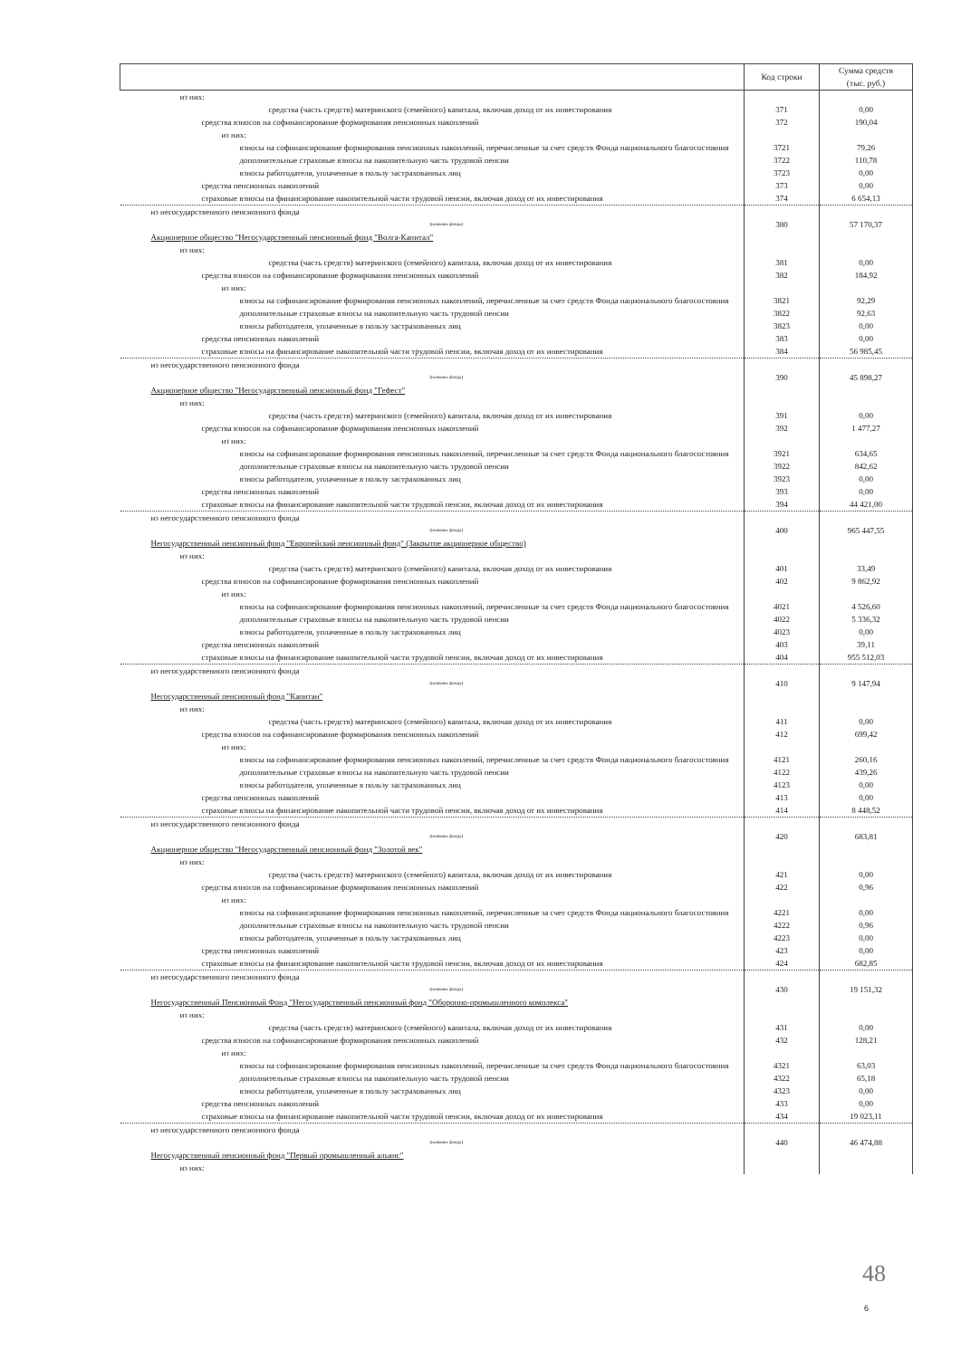| | Код строки | Сумма средств (тыс. руб.) |
| --- | --- | --- |
| из них: | | |
| средства (часть средств) материнского (семейного) капитала, включая доход от их инвестирования | 371 | 0,00 |
| средства взносов на софинансирование формирования пенсионных накоплений | 372 | 190,04 |
| из них: | | |
| взносы на софинансирование формирования пенсионных накоплений, перечисленные за счет средств Фонда национального благосостояния | 3721 | 79,26 |
| дополнительные страховые взносы на накопительную часть трудовой пенсии | 3722 | 110,78 |
| взносы работодателя, уплаченные в пользу застрахованных лиц | 3723 | 0,00 |
| средства пенсионных накоплений | 373 | 0,00 |
| страховые взносы на финансирование накопительной части трудовой пенсии, включая доход от их инвестирования | 374 | 6 654,13 |
| из негосударственного пенсионного фонда (название фонда) | 380 | 57 170,37 |
| Акционерное общество "Негосударственный пенсионный фонд "Волга-Капитал" | | |
| из них: | | |
| средства (часть средств) материнского (семейного) капитала, включая доход от их инвестирования | 381 | 0,00 |
| средства взносов на софинансирование формирования пенсионных накоплений | 382 | 184,92 |
| из них: | | |
| взносы на софинансирование формирования пенсионных накоплений, перечисленные за счет средств Фонда национального благосостояния | 3821 | 92,29 |
| дополнительные страховые взносы на накопительную часть трудовой пенсии | 3822 | 92,63 |
| взносы работодателя, уплаченные в пользу застрахованных лиц | 3823 | 0,00 |
| средства пенсионных накоплений | 383 | 0,00 |
| страховые взносы на финансирование накопительной части трудовой пенсии, включая доход от их инвестирования | 384 | 56 985,45 |
| из негосударственного пенсионного фонда (название фонда) | 390 | 45 898,27 |
| Акционерное общество "Негосударственный пенсионный фонд "Гефест" | | |
| из них: | | |
| средства (часть средств) материнского (семейного) капитала, включая доход от их инвестирования | 391 | 0,00 |
| средства взносов на софинансирование формирования пенсионных накоплений | 392 | 1 477,27 |
| из них: | | |
| взносы на софинансирование формирования пенсионных накоплений, перечисленные за счет средств Фонда национального благосостояния | 3921 | 634,65 |
| дополнительные страховые взносы на накопительную часть трудовой пенсии | 3922 | 842,62 |
| взносы работодателя, уплаченные в пользу застрахованных лиц | 3923 | 0,00 |
| средства пенсионных накоплений | 393 | 0,00 |
| страховые взносы на финансирование накопительной части трудовой пенсии, включая доход от их инвестирования | 394 | 44 421,00 |
| из негосударственного пенсионного фонда (название фонда) | 400 | 965 447,55 |
| Негосударственный пенсионный фонд "Европейский пенсионный фонд" (Закрытое акционерное общество) | | |
| из них: | | |
| средства (часть средств) материнского (семейного) капитала, включая доход от их инвестирования | 401 | 33,49 |
| средства взносов на софинансирование формирования пенсионных накоплений | 402 | 9 862,92 |
| из них: | | |
| взносы на софинансирование формирования пенсионных накоплений, перечисленные за счет средств Фонда национального благосостояния | 4021 | 4 526,60 |
| дополнительные страховые взносы на накопительную часть трудовой пенсии | 4022 | 5 336,32 |
| взносы работодателя, уплаченные в пользу застрахованных лиц | 4023 | 0,00 |
| средства пенсионных накоплений | 403 | 39,11 |
| страховые взносы на финансирование накопительной части трудовой пенсии, включая доход от их инвестирования | 404 | 955 512,03 |
| из негосударственного пенсионного фонда (название фонда) | 410 | 9 147,94 |
| Негосударственный пенсионный фонд "Капитан" | | |
| из них: | | |
| средства (часть средств) материнского (семейного) капитала, включая доход от их инвестирования | 411 | 0,00 |
| средства взносов на софинансирование формирования пенсионных накоплений | 412 | 699,42 |
| из них: | | |
| взносы на софинансирование формирования пенсионных накоплений, перечисленные за счет средств Фонда национального благосостояния | 4121 | 260,16 |
| дополнительные страховые взносы на накопительную часть трудовой пенсии | 4122 | 439,26 |
| взносы работодателя, уплаченные в пользу застрахованных лиц | 4123 | 0,00 |
| средства пенсионных накоплений | 413 | 0,00 |
| страховые взносы на финансирование накопительной части трудовой пенсии, включая доход от их инвестирования | 414 | 8 448,52 |
| из негосударственного пенсионного фонда (название фонда) | 420 | 683,81 |
| Акционерное общество "Негосударственный пенсионный фонд "Золотой век" | | |
| из них: | | |
| средства (часть средств) материнского (семейного) капитала, включая доход от их инвестирования | 421 | 0,00 |
| средства взносов на софинансирование формирования пенсионных накоплений | 422 | 0,96 |
| из них: | | |
| взносы на софинансирование формирования пенсионных накоплений, перечисленные за счет средств Фонда национального благосостояния | 4221 | 0,00 |
| дополнительные страховые взносы на накопительную часть трудовой пенсии | 4222 | 0,96 |
| взносы работодателя, уплаченные в пользу застрахованных лиц | 4223 | 0,00 |
| средства пенсионных накоплений | 423 | 0,00 |
| страховые взносы на финансирование накопительной части трудовой пенсии, включая доход от их инвестирования | 424 | 682,85 |
| из негосударственного пенсионного фонда (название фонда) | 430 | 19 151,32 |
| Негосударственный Пенсионный Фонд "Негосударственный пенсионный фонд "Оборонно-промышленного комплекса" | | |
| из них: | | |
| средства (часть средств) материнского (семейного) капитала, включая доход от их инвестирования | 431 | 0,00 |
| средства взносов на софинансирование формирования пенсионных накоплений | 432 | 128,21 |
| из них: | | |
| взносы на софинансирование формирования пенсионных накоплений, перечисленные за счет средств Фонда национального благосостояния | 4321 | 63,03 |
| дополнительные страховые взносы на накопительную часть трудовой пенсии | 4322 | 65,18 |
| взносы работодателя, уплаченные в пользу застрахованных лиц | 4323 | 0,00 |
| средства пенсионных накоплений | 433 | 0,00 |
| страховые взносы на финансирование накопительной части трудовой пенсии, включая доход от их инвестирования | 434 | 19 023,11 |
| из негосударственного пенсионного фонда (название фонда) | 440 | 46 474,88 |
| Негосударственный пенсионный фонд "Первый промышленный альянс" | | |
| из них: | | |
48
6